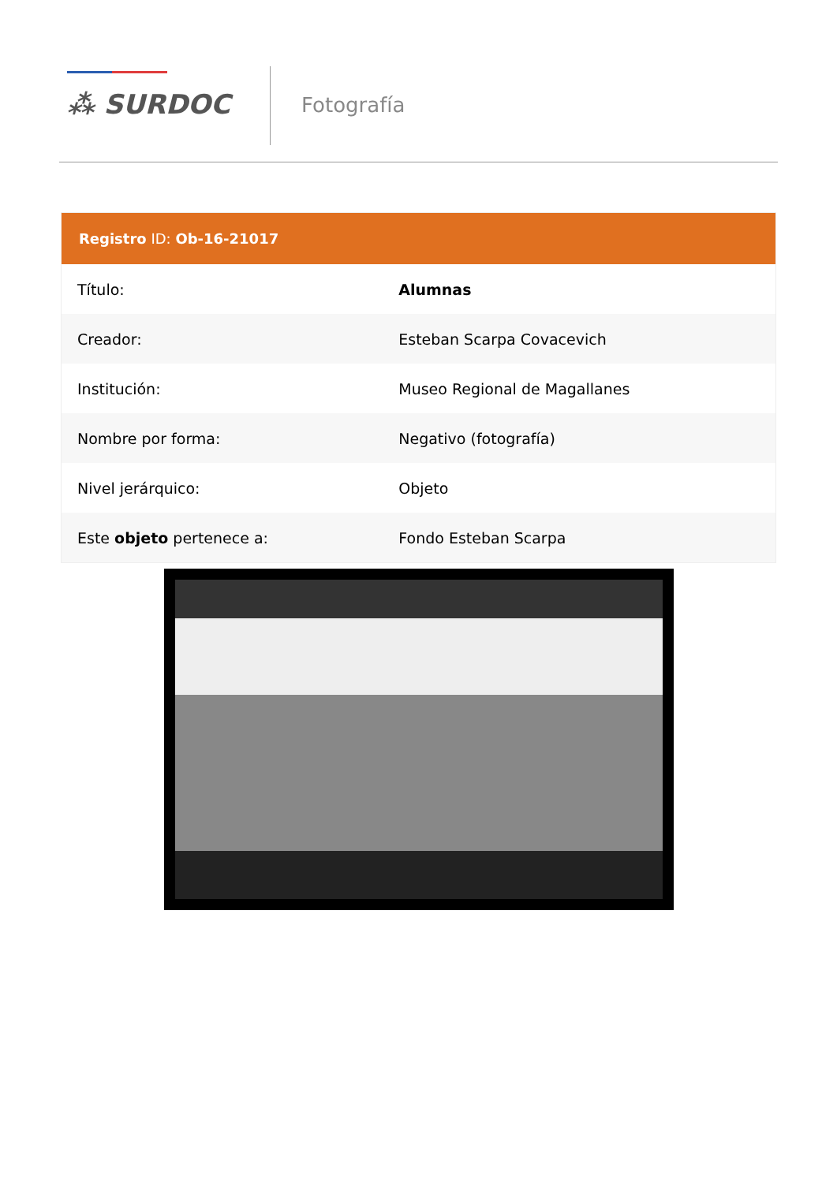⁂ SURDOC Fotografía
Registro ID: Ob-16-21017
| Título: | Alumnas |
| Creador: | Esteban Scarpa Covacevich |
| Institución: | Museo Regional de Magallanes |
| Nombre por forma: | Negativo (fotografía) |
| Nivel jerárquico: | Objeto |
| Este objeto pertenece a: | Fondo Esteban Scarpa |